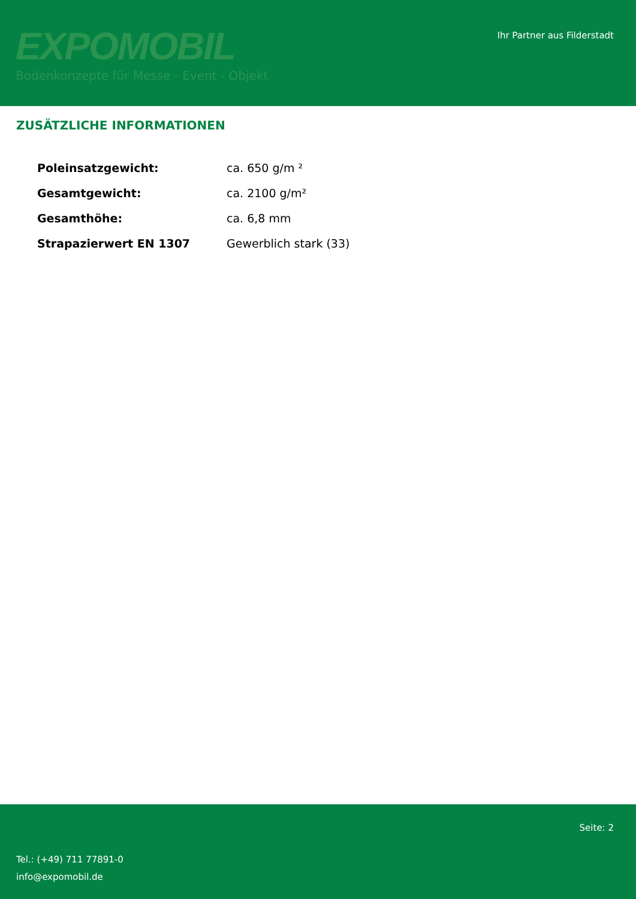EXPOMOBIL
Bodenkonzepte für Messe - Event - Objekt
Ihr Partner aus Filderstadt
ZUSÄTZLICHE INFORMATIONEN
| Poleinsatzgewicht: | ca. 650 g/m ² |
| Gesamtgewicht: | ca. 2100 g/m² |
| Gesamthöhe: | ca. 6,8 mm |
| Strapazierwert EN 1307 | Gewerblich stark (33) |
Seite: 2
Tel.: (+49) 711 77891-0
info@expomobil.de